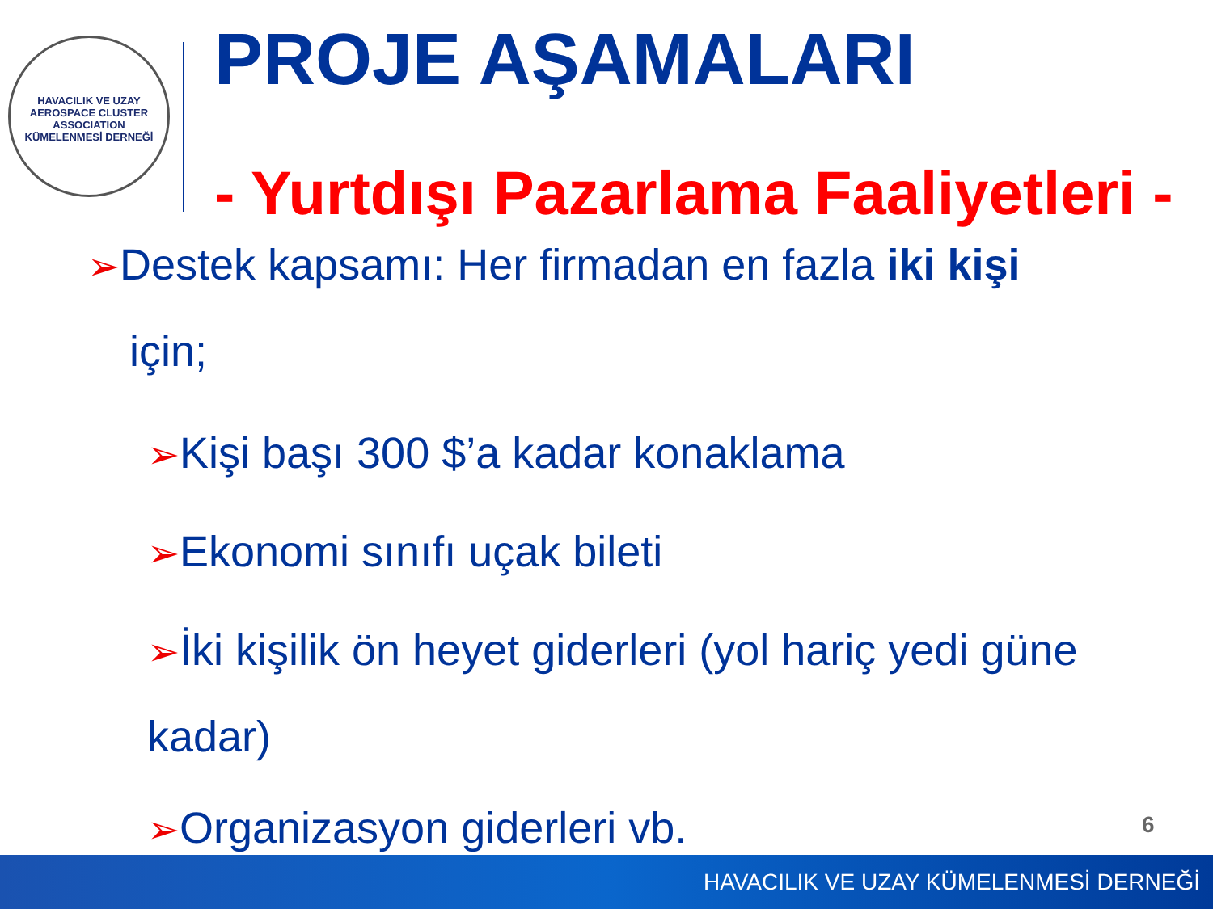HAVACILIK VE UZAY
AEROSPACE CLUSTER
ASSOCIATION
KÜMELENMESİ DERNEĞİ
PROJE AŞAMALARI
- Yurtdışı Pazarlama Faaliyetleri -
➢Destek kapsamı: Her firmadan en fazla iki kişi
için;
➢Kişi başı 300 $’a kadar konaklama
➢Ekonomi sınıfı uçak bileti
➢İki kişilik ön heyet giderleri (yol hariç yedi güne
kadar)
➢Organizasyon giderleri vb. 6
HAVACILIK VE UZAY KÜMELENMESİ DERNEĞİ